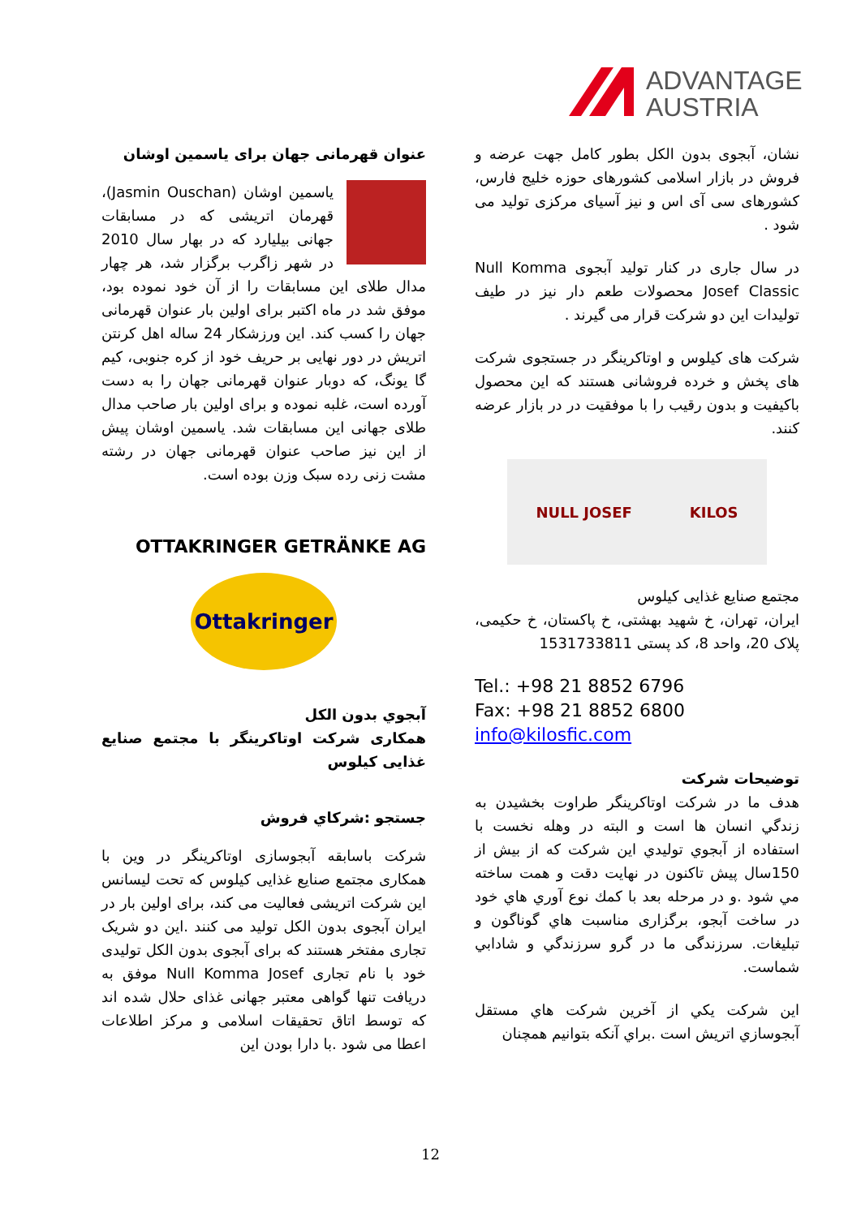ADVANTAGE
AUSTRIA
عنوان قهرمانی جهان برای یاسمین اوشان
یاسمین اوشان (Jasmin Ouschan)، قهرمان اتریشی که در مسابقات جهانی بیلیارد که در بهار سال 2010 در شهر زاگرب برگزار شد، هر چهار مدال طلای این مسابقات را از آن خود نموده بود، موفق شد در ماه اکتبر برای اولین بار عنوان قهرمانی جهان را کسب کند. این ورزشکار 24 ساله اهل کرنتن اتریش در دور نهایی بر حریف خود از کره جنوبی، کیم گا یونگ، که دوبار عنوان قهرمانی جهان را به دست آورده است، غلبه نموده و برای اولین بار صاحب مدال طلای جهانی این مسابقات شد. یاسمین اوشان پیش از این نیز صاحب عنوان قهرمانی جهان در رشته مشت زنی رده سبک وزن بوده است.
OTTAKRINGER GETRÄNKE AG
Ottakringer
آبجوي بدون الکل
همکاری شرکت اوتاکرینگر با مجتمع صنایع غذایی کیلوس
جستجو :شرکاي فروش
شرکت باسابقه آبجوسازی اوتاکرینگر در وین با همکاری مجتمع صنایع غذایی کیلوس که تحت لیسانس این شرکت اتریشی فعالیت می کند، برای اولین بار در ایران آبجوی بدون الکل تولید می کنند .این دو شریک تجاری مفتخر هستند که برای آبجوی بدون الکل تولیدی خود با نام تجاری Null Komma Josef موفق به دریافت تنها گواهی معتبر جهانی غذای حلال شده اند که توسط اتاق تحقیقات اسلامی و مرکز اطلاعات اعطا می شود .با دارا بودن این
نشان، آبجوی بدون الکل بطور کامل جهت عرضه و فروش در بازار اسلامی کشورهای حوزه خلیج فارس، کشورهای سی آی اس و نیز آسیای مرکزی تولید می شود .
در سال جاری در کنار تولید آبجوی Null Komma Josef Classic محصولات طعم دار نیز در طیف تولیدات این دو شرکت قرار می گیرند .
شرکت های کیلوس و اوتاکرینگر در جستجوی شرکت های پخش و خرده فروشانی هستند که این محصول باکیفیت و بدون رقیب را با موفقیت در در بازار عرضه کنند.
KILOS NULL JOSEF
مجتمع صنایع غذایی کیلوس
ایران، تهران، خ شهید بهشتی، خ پاکستان، خ حکیمی، پلاک 20، واحد 8، کد پستی 1531733811
Tel.: +98 21 8852 6796
Fax: +98 21 8852 6800
info@kilosfic.com
توضیحات شرکت
هدف ما در شرکت اوتاکرینگر طراوت بخشیدن به زندگي انسان ها است و البته در وهله نخست با استفاده از آبجوي توليدي این شرکت که از بيش از 150سال پيش تاكنون در نهایت دقت و همت ساخته مي شود .و در مرحله بعد با كمك نوع آوري هاي خود در ساخت آبجو، برگزاری مناسبت هاي گوناگون و تبليغات. سرزندگی ما در گرو سرزندگي و شادابي شماست.
اين شركت يكي از آخرين شركت هاي مستقل آبجوسازي اتريش است .براي آنكه بتوانيم همچنان
12